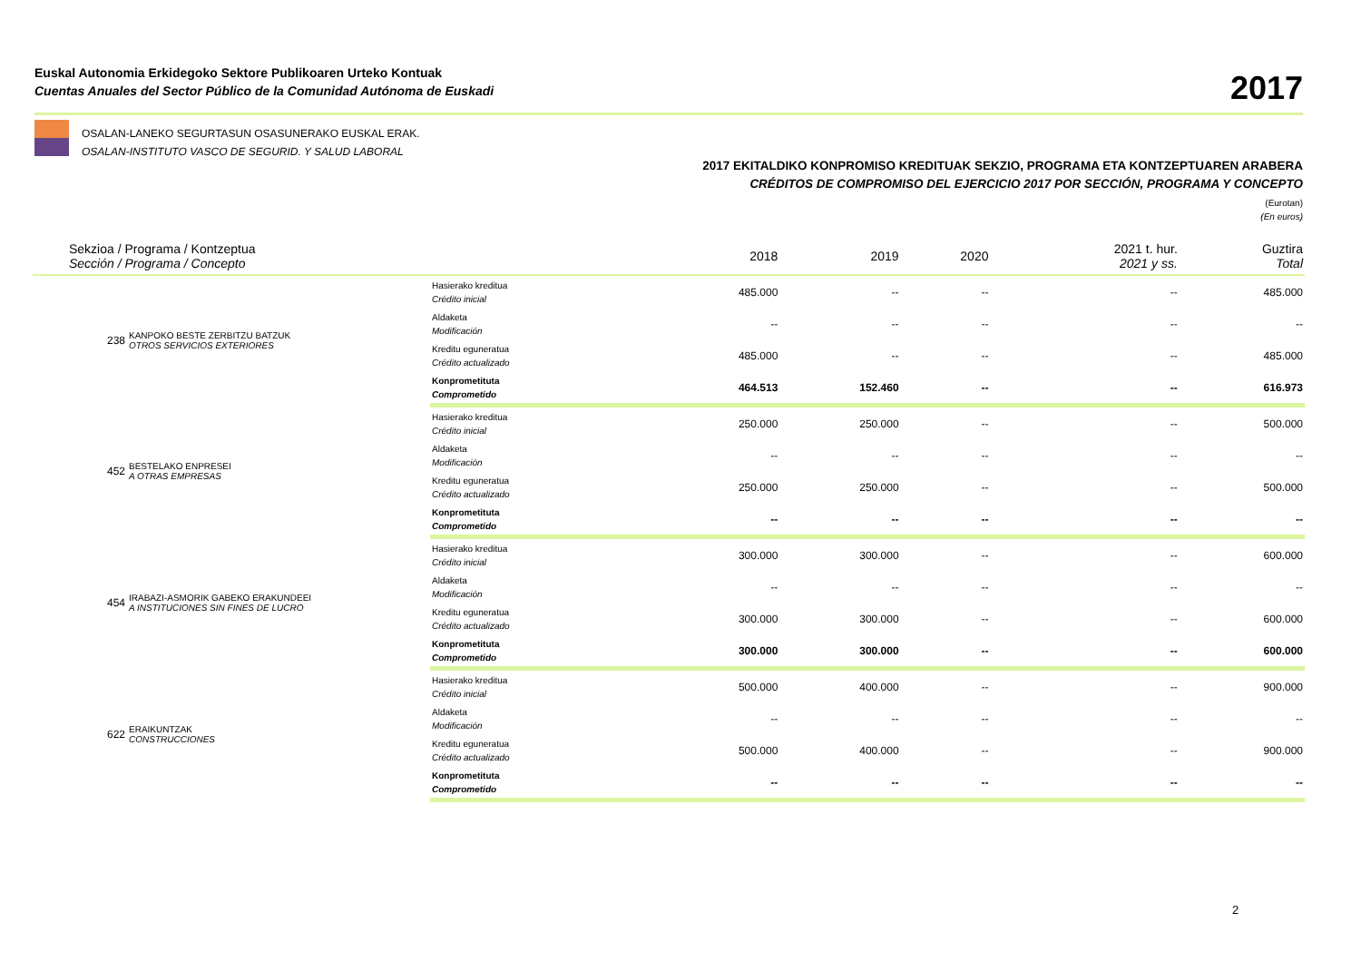Euskal Autonomia Erkidegoko Sektore Publikoaren Urteko Kontuak
Cuentas Anuales del Sector Público de la Comunidad Autónoma de Euskadi
2017
OSALAN-LANEKO SEGURTASUN OSASUNERAKO EUSKAL ERAK.
OSALAN-INSTITUTO VASCO DE SEGURID. Y SALUD LABORAL
2017 EKITALDIKO KONPROMISO KREDITUAK SEKZIO, PROGRAMA ETA KONTZEPTUAREN ARABERA
CRÉDITOS DE COMPROMISO DEL EJERCICIO 2017 POR SECCIÓN, PROGRAMA Y CONCEPTO
(Eurotan)
(En euros)
| Sekzioa / Programa / Kontzeptua Sección / Programa / Concepto | | | 2018 | 2019 | 2020 | 2021 t. hur. 2021 y ss. | Guztira Total |
| --- | --- | --- | --- | --- | --- | --- | --- |
| 238 | KANPOKO BESTE ZERBITZU BATZUK OTROS SERVICIOS EXTERIORES | Hasierako kreditua Crédito inicial | 485.000 | -- | -- | -- | 485.000 |
| | | Aldaketa Modificación | -- | -- | -- | -- | -- |
| | | Kreditu eguneratua Crédito actualizado | 485.000 | -- | -- | -- | 485.000 |
| | | Konprometituta Comprometido | 464.513 | 152.460 | -- | -- | 616.973 |
| 452 | BESTELAKO ENPRESEI A OTRAS EMPRESAS | Hasierako kreditua Crédito inicial | 250.000 | 250.000 | -- | -- | 500.000 |
| | | Aldaketa Modificación | -- | -- | -- | -- | -- |
| | | Kreditu eguneratua Crédito actualizado | 250.000 | 250.000 | -- | -- | 500.000 |
| | | Konprometituta Comprometido | -- | -- | -- | -- | -- |
| 454 | IRABAZI-ASMORIK GABEKO ERAKUNDEEI A INSTITUCIONES SIN FINES DE LUCRO | Hasierako kreditua Crédito inicial | 300.000 | 300.000 | -- | -- | 600.000 |
| | | Aldaketa Modificación | -- | -- | -- | -- | -- |
| | | Kreditu eguneratua Crédito actualizado | 300.000 | 300.000 | -- | -- | 600.000 |
| | | Konprometituta Comprometido | 300.000 | 300.000 | -- | -- | 600.000 |
| 622 | ERAIKUNTZAK CONSTRUCCIONES | Hasierako kreditua Crédito inicial | 500.000 | 400.000 | -- | -- | 900.000 |
| | | Aldaketa Modificación | -- | -- | -- | -- | -- |
| | | Kreditu eguneratua Crédito actualizado | 500.000 | 400.000 | -- | -- | 900.000 |
| | | Konprometituta Comprometido | -- | -- | -- | -- | -- |
2